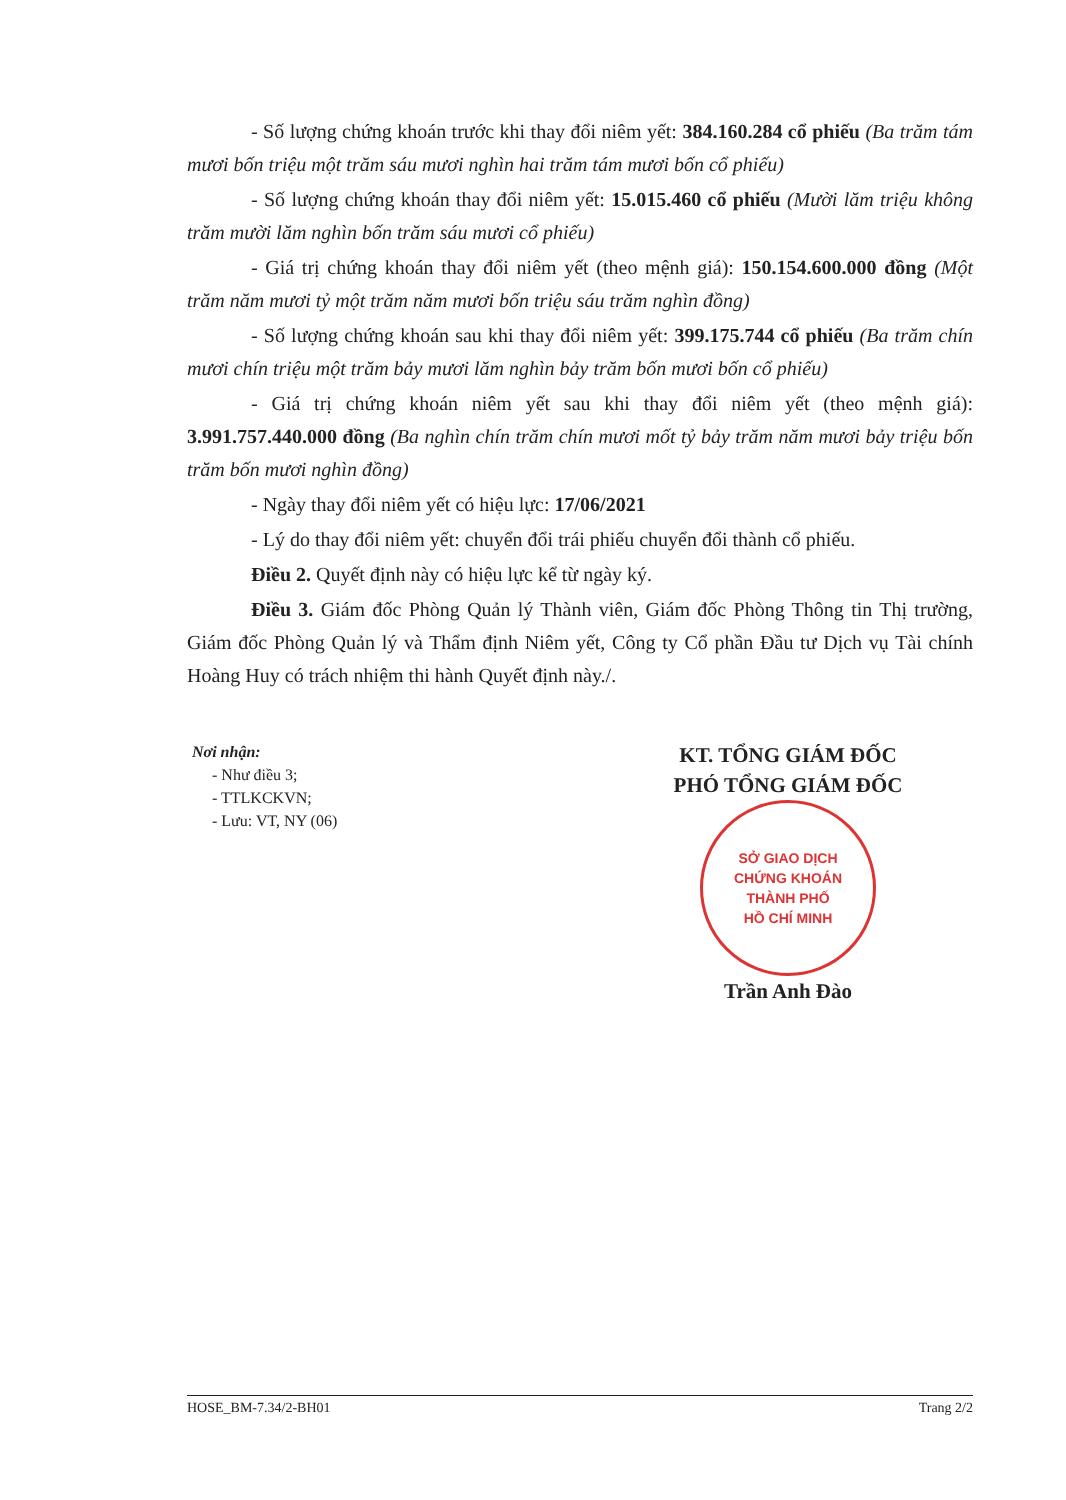- Số lượng chứng khoán trước khi thay đổi niêm yết: 384.160.284 cổ phiếu (Ba trăm tám mươi bốn triệu một trăm sáu mươi nghìn hai trăm tám mươi bốn cổ phiếu)
- Số lượng chứng khoán thay đổi niêm yết: 15.015.460 cổ phiếu (Mười lăm triệu không trăm mười lăm nghìn bốn trăm sáu mươi cổ phiếu)
- Giá trị chứng khoán thay đổi niêm yết (theo mệnh giá): 150.154.600.000 đồng (Một trăm năm mươi tỷ một trăm năm mươi bốn triệu sáu trăm nghìn đồng)
- Số lượng chứng khoán sau khi thay đổi niêm yết: 399.175.744 cổ phiếu (Ba trăm chín mươi chín triệu một trăm bảy mươi lăm nghìn bảy trăm bốn mươi bốn cổ phiếu)
- Giá trị chứng khoán niêm yết sau khi thay đổi niêm yết (theo mệnh giá): 3.991.757.440.000 đồng (Ba nghìn chín trăm chín mươi mốt tỷ bảy trăm năm mươi bảy triệu bốn trăm bốn mươi nghìn đồng)
- Ngày thay đổi niêm yết có hiệu lực: 17/06/2021
- Lý do thay đổi niêm yết: chuyển đổi trái phiếu chuyển đổi thành cổ phiếu.
Điều 2. Quyết định này có hiệu lực kể từ ngày ký.
Điều 3. Giám đốc Phòng Quản lý Thành viên, Giám đốc Phòng Thông tin Thị trường, Giám đốc Phòng Quản lý và Thẩm định Niêm yết, Công ty Cổ phần Đầu tư Dịch vụ Tài chính Hoàng Huy có trách nhiệm thi hành Quyết định này./.
Nơi nhận:
- Như điều 3;
- TTLKCKVN;
- Lưu: VT, NY (06)
KT. TỔNG GIÁM ĐỐC
PHÓ TỔNG GIÁM ĐỐC
SỞ GIAO DỊCH
CHỨNG KHOÁN
THÀNH PHỐ
HỒ CHÍ MINH
Trần Anh Đào
HOSE_BM-7.34/2-BH01 Trang 2/2